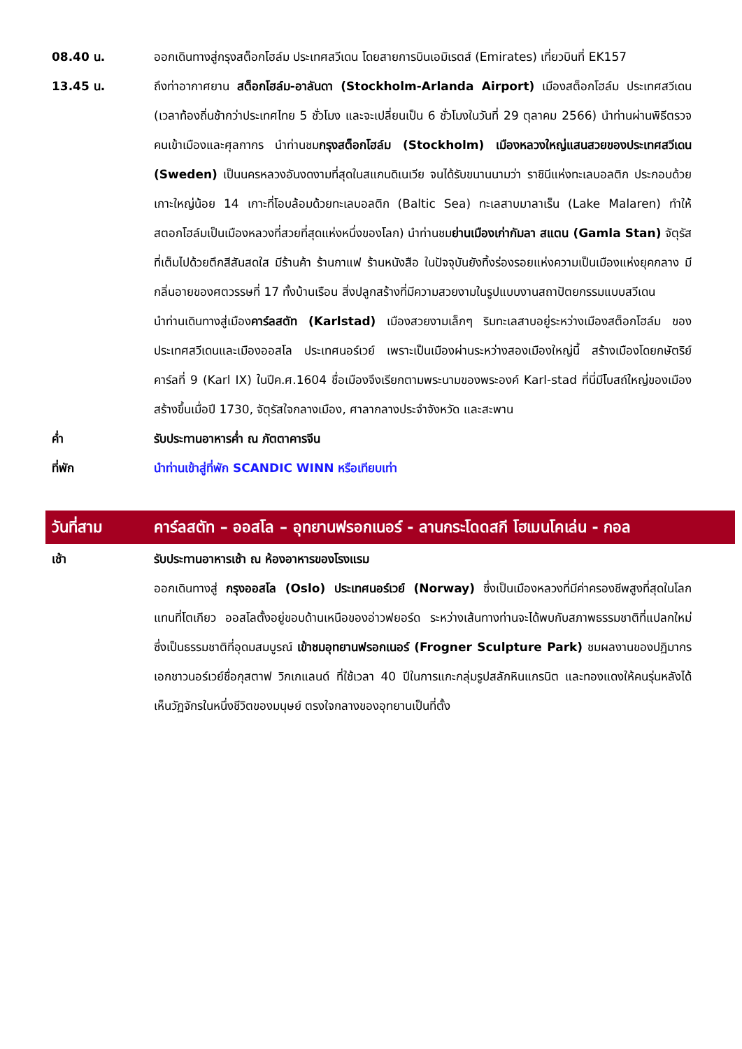08.40 น. ออกเดินทางสู่กรุงสต็อกโฮล์ม ประเทศสวีเดน โดยสายการบินเอมิเรตส์ (Emirates) เที่ยวบินที่ EK157
13.45 น. ถึงท่าอากาศยาน สต็อกโฮล์ม-อาลันดา (Stockholm-Arlanda Airport) เมืองสต็อกโฮล์ม ประเทศสวีเดน (เวลาท้องถิ่นช้ากว่าประเทศไทย 5 ชั่วโมง และจะเปลี่ยนเป็น 6 ชั่วโมงในวันที่ 29 ตุลาคม 2566) นำท่านผ่านพิธีตรวจคนเข้าเมืองและศุลกากร นำท่านชมกรุงสต็อกโฮล์ม (Stockholm) เมืองหลวงใหญ่แสนสวยของประเทศสวีเดน (Sweden) เป็นนครหลวงอันงดงามที่สุดในสแกนดิเนเวีย จนได้รับขนานนามว่า ราชินีแห่งทะเลบอลติก ประกอบด้วยเกาะใหญ่น้อย 14 เกาะที่โอบล้อมด้วยทะเลบอลติก (Baltic Sea) ทะเลสาบมาลาเร็น (Lake Malaren) ทำให้สตอกโฮล์มเป็นเมืองหลวงที่สวยที่สุดแห่งหนึ่งของโลก) นำท่านชมย่านเมืองเก่ากัมลา สแตน (Gamla Stan) จัตุรัสที่เต็มไปด้วยตึกสีสันสดใส มีร้านค้า ร้านกาแฟ ร้านหนังสือ ในปัจจุบันยังทิ้งร่องรอยแห่งความเป็นเมืองแห่งยุคกลาง มีกลิ่นอายของศตวรรษที่ 17 ทั้งบ้านเรือน สิ่งปลูกสร้างที่มีความสวยงามในรูปแบบงานสถาปัตยกรรมแบบสวีเดน
นำท่านเดินทางสู่เมืองคาร์ลสตัท (Karlstad) เมืองสวยงามเล็กๆ ริมทะเลสาบอยู่ระหว่างเมืองสต็อกโฮล์ม ของประเทศสวีเดนและเมืองออสโล ประเทศนอร์เวย์ เพราะเป็นเมืองผ่านระหว่างสองเมืองใหญ่นี้ สร้างเมืองโดยกษัตริย์คาร์ลที่ 9 (Karl IX) ในปีค.ศ.1604 ชื่อเมืองจึงเรียกตามพระนามของพระองค์ Karl-stad ที่นี่มีโบสถ์ใหญ่ของเมือง สร้างขึ้นเมื่อปี 1730, จัตุรัสใจกลางเมือง, ศาลากลางประจำจังหวัด และสะพาน
ค่ำ รับประทานอาหารค่ำ ณ ภัตตาคารจีน
ที่พัก นำท่านเข้าสู่ที่พัก SCANDIC WINN หรือเทียบเท่า
วันที่สาม คาร์ลสตัท – ออสโล – อุทยานฟรอกเนอร์ - ลานกระโดดสกี โฮเมนโคเล่น - กอล
เช้า รับประทานอาหารเช้า ณ ห้องอาหารของโรงแรม
ออกเดินทางสู่ กรุงออสโล (Oslo) ประเทศนอร์เวย์ (Norway) ซึ่งเป็นเมืองหลวงที่มีค่าครองชีพสูงที่สุดในโลกแทนที่โตเกียว ออสโลตั้งอยู่ขอบด้านเหนือของอ่าวฟยอร์ด ระหว่างเส้นทางท่านจะได้พบกับสภาพธรรมชาติที่แปลกใหม่ ซึ่งเป็นธรรมชาติที่อุดมสมบูรณ์ เข้าชมอุทยานฟรอกเนอร์ (Frogner Sculpture Park) ชมผลงานของปฏิมากรเอกชาวนอร์เวย์ชื่อกุสตาฟ วิกเกแลนด์ ที่ใช้เวลา 40 ปีในการแกะกลุ่มรูปสลักหินแกรนิต และทองแดงให้คนรุ่นหลังได้เห็นวัฏจักรในหนึ่งชีวิตของมนุษย์ ตรงใจกลางของอุทยานเป็นที่ตั้ง